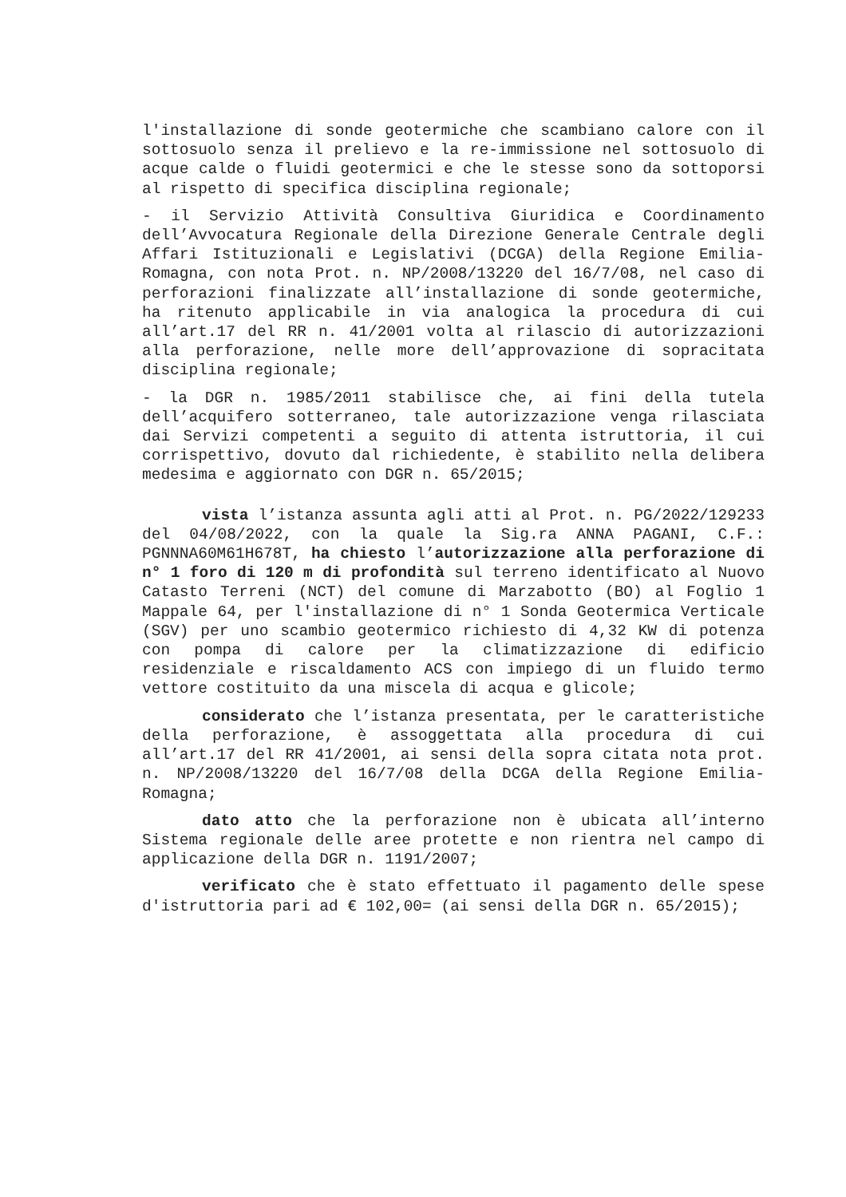l'installazione di sonde geotermiche che scambiano calore con il sottosuolo senza il prelievo e la re-immissione nel sottosuolo di acque calde o fluidi geotermici e che le stesse sono da sottoporsi al rispetto di specifica disciplina regionale;
- il Servizio Attività Consultiva Giuridica e Coordinamento dell’Avvocatura Regionale della Direzione Generale Centrale degli Affari Istituzionali e Legislativi (DCGA) della Regione Emilia-Romagna, con nota Prot. n. NP/2008/13220 del 16/7/08, nel caso di perforazioni finalizzate all’installazione di sonde geotermiche, ha ritenuto applicabile in via analogica la procedura di cui all’art.17 del RR n. 41/2001 volta al rilascio di autorizzazioni alla perforazione, nelle more dell’approvazione di sopracitata disciplina regionale;
- la DGR n. 1985/2011 stabilisce che, ai fini della tutela dell’acquifero sotterraneo, tale autorizzazione venga rilasciata dai Servizi competenti a seguito di attenta istruttoria, il cui corrispettivo, dovuto dal richiedente, è stabilito nella delibera medesima e aggiornato con DGR n. 65/2015;
vista l’istanza assunta agli atti al Prot. n. PG/2022/129233 del 04/08/2022, con la quale la Sig.ra ANNA PAGANI, C.F.: PGNNNA60M61H678T, ha chiesto l’autorizzazione alla perforazione di n° 1 foro di 120 m di profondità sul terreno identificato al Nuovo Catasto Terreni (NCT) del comune di Marzabotto (BO) al Foglio 1 Mappale 64, per l'installazione di n° 1 Sonda Geotermica Verticale (SGV) per uno scambio geotermico richiesto di 4,32 KW di potenza con pompa di calore per la climatizzazione di edificio residenziale e riscaldamento ACS con impiego di un fluido termo vettore costituito da una miscela di acqua e glicole;
considerato che l’istanza presentata, per le caratteristiche della perforazione, è assoggettata alla procedura di cui all’art.17 del RR 41/2001, ai sensi della sopra citata nota prot. n. NP/2008/13220 del 16/7/08 della DCGA della Regione Emilia-Romagna;
dato atto che la perforazione non è ubicata all’interno Sistema regionale delle aree protette e non rientra nel campo di applicazione della DGR n. 1191/2007;
verificato che è stato effettuato il pagamento delle spese d'istruttoria pari ad € 102,00= (ai sensi della DGR n. 65/2015);